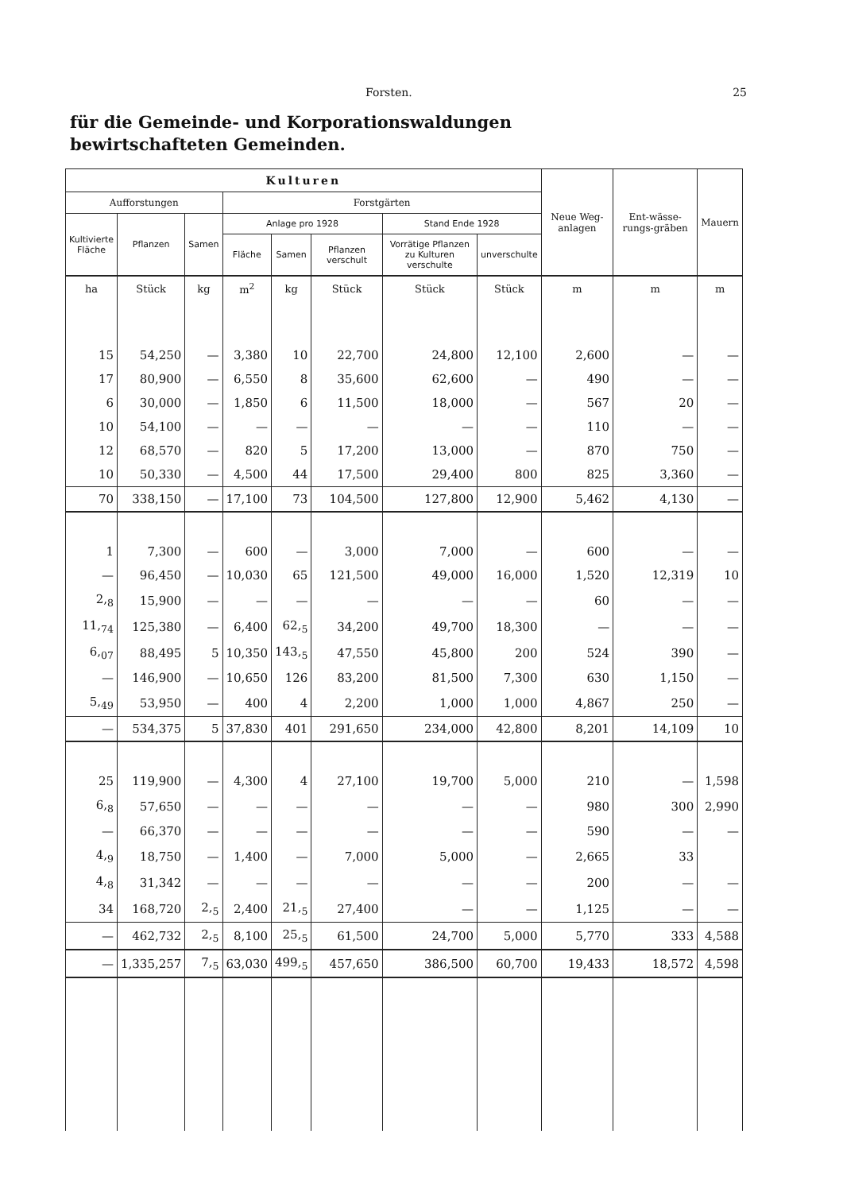Forsten. 25
für die Gemeinde- und Korporationswaldungen
bewirtschafteten Gemeinden.
| Kulturen | | | | | | | | Neue Weg-anlagen | Ent-wässe-rungs-gräben | Mauern |
| --- | --- | --- | --- | --- | --- | --- | --- | --- | --- | --- |
| Aufforstungen | | | Forstgärten | | | | | | | |
| Kultivierte Fläche | Pflanzen | Samen | Anlage pro 1928 | | | Stand Ende 1928 | | | | |
| | | | Fläche | Samen | Pflanzen verschult | Vorrätige Pflanzen zu Kulturen verschulte | unverschulte | | | |
| ha | Stück | kg | m<sup>2</sup> | kg | Stück | Stück | Stück | m | m | m |
| 15 | 54,250 | — | 3,380 | 10 | 22,700 | 24,800 | 12,100 | 2,600 | — | — |
| 17 | 80,900 | — | 6,550 | 8 | 35,600 | 62,600 | — | 490 | — | — |
| 6 | 30,000 | — | 1,850 | 6 | 11,500 | 18,000 | — | 567 | 20 | — |
| 10 | 54,100 | — | — | — | — | — | — | 110 | — | — |
| 12 | 68,570 | — | 820 | 5 | 17,200 | 13,000 | — | 870 | 750 | — |
| 10 | 50,330 | — | 4,500 | 44 | 17,500 | 29,400 | 800 | 825 | 3,360 | — |
| 70 | 338,150 | — | 17,100 | 73 | 104,500 | 127,800 | 12,900 | 5,462 | 4,130 | — |
| 1 | 7,300 | — | 600 | — | 3,000 | 7,000 | — | 600 | — | — |
| — | 96,450 | — | 10,030 | 65 | 121,500 | 49,000 | 16,000 | 1,520 | 12,319 | 10 |
| 2,<sub>8</sub> | 15,900 | — | — | — | — | — | — | 60 | — | — |
| 11,<sub>74</sub> | 125,380 | — | 6,400 | 62,<sub>5</sub> | 34,200 | 49,700 | 18,300 | — | — | — |
| 6,<sub>07</sub> | 88,495 | 5 | 10,350 | 143,<sub>5</sub> | 47,550 | 45,800 | 200 | 524 | 390 | — |
| — | 146,900 | — | 10,650 | 126 | 83,200 | 81,500 | 7,300 | 630 | 1,150 | — |
| 5,<sub>49</sub> | 53,950 | — | 400 | 4 | 2,200 | 1,000 | 1,000 | 4,867 | 250 | — |
| — | 534,375 | 5 | 37,830 | 401 | 291,650 | 234,000 | 42,800 | 8,201 | 14,109 | 10 |
| 25 | 119,900 | — | 4,300 | 4 | 27,100 | 19,700 | 5,000 | 210 | — | 1,598 |
| 6,<sub>8</sub> | 57,650 | — | — | — | — | — | — | 980 | 300 | 2,990 |
| — | 66,370 | — | — | — | — | — | — | 590 | — | — |
| 4,<sub>9</sub> | 18,750 | — | 1,400 | — | 7,000 | 5,000 | — | 2,665 | 33 | |
| 4,<sub>8</sub> | 31,342 | — | — | — | — | — | — | 200 | — | — |
| 34 | 168,720 | 2,<sub>5</sub> | 2,400 | 21,<sub>5</sub> | 27,400 | — | — | 1,125 | — | — |
| — | 462,732 | 2,<sub>5</sub> | 8,100 | 25,<sub>5</sub> | 61,500 | 24,700 | 5,000 | 5,770 | 333 | 4,588 |
| — | 1,335,257 | 7,<sub>5</sub> | 63,030 | 499,<sub>5</sub> | 457,650 | 386,500 | 60,700 | 19,433 | 18,572 | 4,598 |